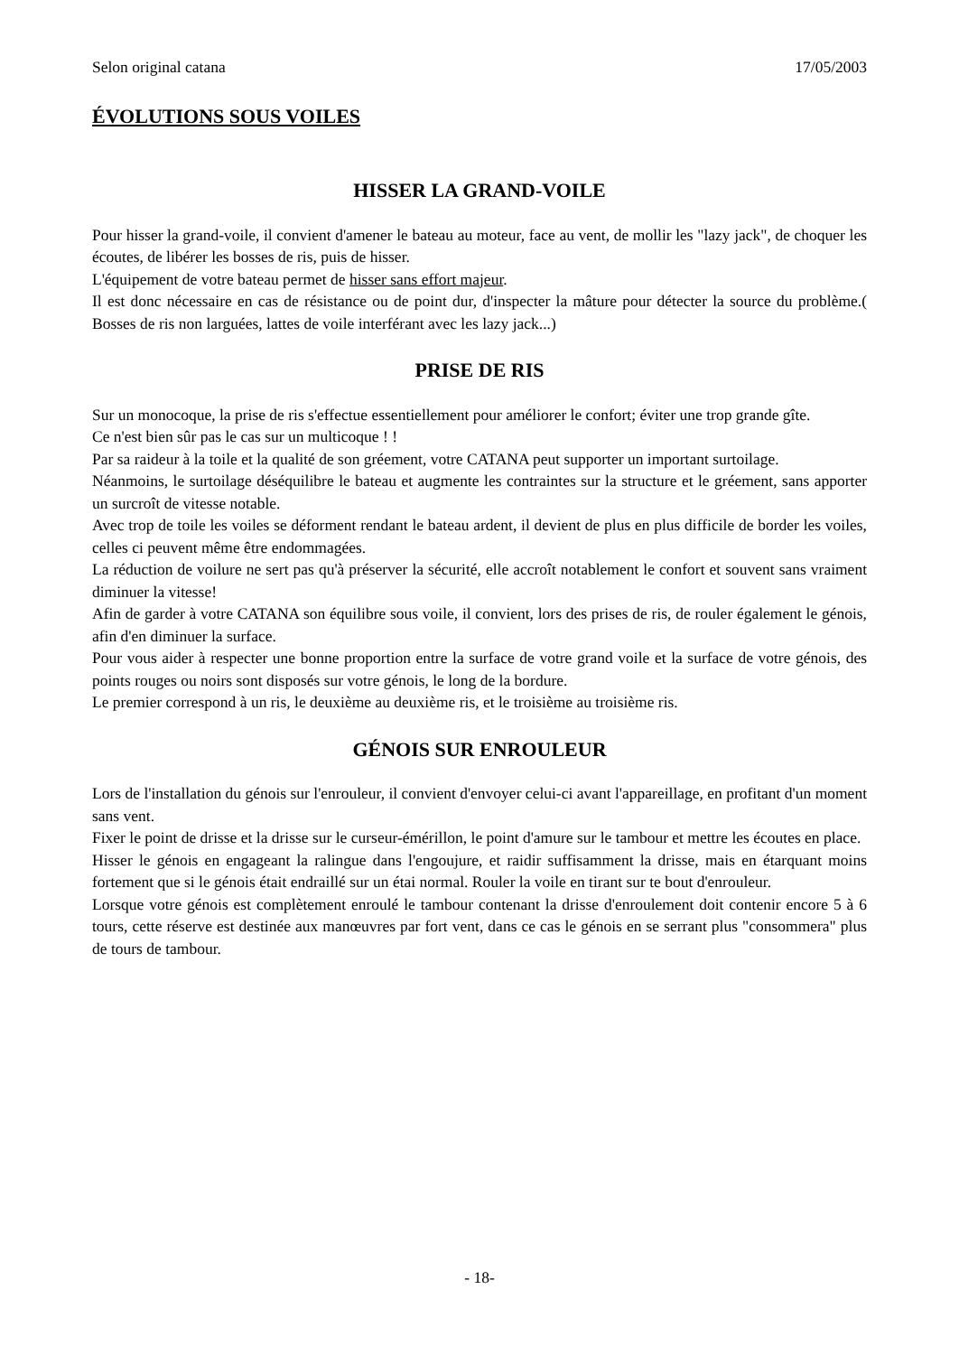Selon original catana 17/05/2003
ÉVOLUTIONS SOUS VOILES
HISSER LA GRAND-VOILE
Pour hisser la grand-voile, il convient d'amener le bateau au moteur, face au vent, de mollir les "lazy jack", de choquer les écoutes, de libérer les bosses de ris, puis de hisser.
L'équipement de votre bateau permet de hisser sans effort majeur.
Il est donc nécessaire en cas de résistance ou de point dur, d'inspecter la mâture pour détecter la source du problème.( Bosses de ris non larguées, lattes de voile interférant avec les lazy jack...)
PRISE DE RIS
Sur un monocoque, la prise de ris s'effectue essentiellement pour améliorer le confort; éviter une trop grande gîte.
Ce n'est bien sûr pas le cas sur un multicoque ! !
Par sa raideur à la toile et la qualité de son gréement, votre CATANA peut supporter un important surtoilage.
Néanmoins, le surtoilage déséquilibre le bateau et augmente les contraintes sur la structure et le gréement, sans apporter un surcroît de vitesse notable.
Avec trop de toile les voiles se déforment rendant le bateau ardent, il devient de plus en plus difficile de border les voiles, celles ci peuvent même être endommagées.
La réduction de voilure ne sert pas qu'à préserver la sécurité, elle accroît notablement le confort et souvent sans vraiment diminuer la vitesse!
Afin de garder à votre CATANA son équilibre sous voile, il convient, lors des prises de ris, de rouler également le génois, afin d'en diminuer la surface.
Pour vous aider à respecter une bonne proportion entre la surface de votre grand voile et la surface de votre génois, des points rouges ou noirs sont disposés sur votre génois, le long de la bordure.
Le premier correspond à un ris, le deuxième au deuxième ris, et le troisième au troisième ris.
GÉNOIS SUR ENROULEUR
Lors de l'installation du génois sur l'enrouleur, il convient d'envoyer celui-ci avant l'appareillage, en profitant d'un moment sans vent.
Fixer le point de drisse et la drisse sur le curseur-émérillon, le point d'amure sur le tambour et mettre les écoutes en place.
Hisser le génois en engageant la ralingue dans l'engoujure, et raidir suffisamment la drisse, mais en étarquant moins fortement que si le génois était endraillé sur un étai normal. Rouler la voile en tirant sur te bout d'enrouleur.
Lorsque votre génois est complètement enroulé le tambour contenant la drisse d'enroulement doit contenir encore 5 à 6 tours, cette réserve est destinée aux manœuvres par fort vent, dans ce cas le génois en se serrant plus "consommera" plus de tours de tambour.
- 18-